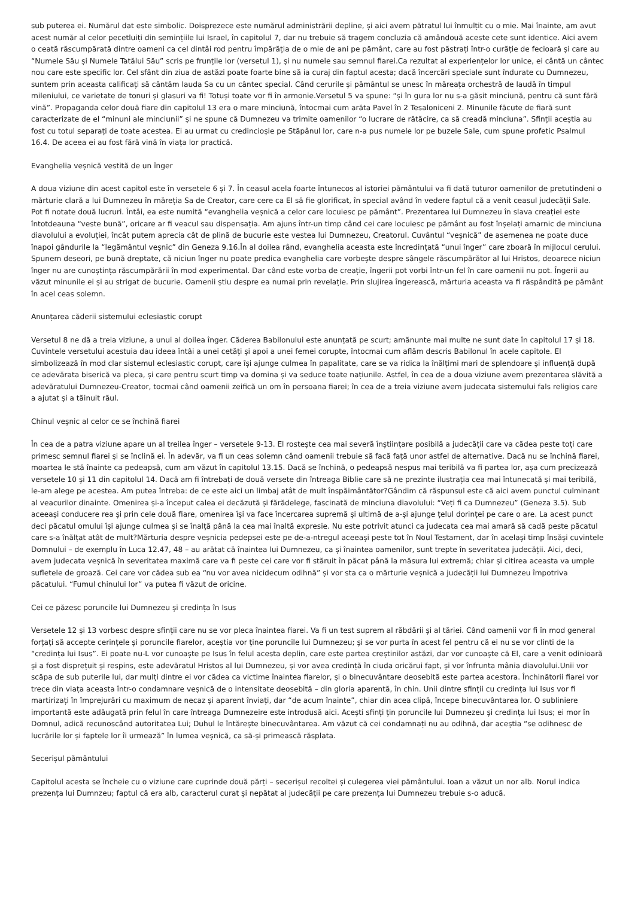sub puterea ei. Numărul dat este simbolic. Doisprezece este numărul administrării depline, și aici avem pătratul lui înmulțit cu o mie. Mai înainte, am avut acest număr al celor pecetluiți din semințiile lui Israel, în capitolul 7, dar nu trebuie să tragem concluzia că amândouă aceste cete sunt identice. Aici avem o ceată răscumpărată dintre oameni ca cel dintâi rod pentru împărăția de o mie de ani pe pământ, care au fost păstrați într-o curăție de fecioară și care au “Numele Său și Numele Tatălui Său” scris pe frunțile lor (versetul 1), și nu numele sau semnul fiarei.Ca rezultat al experiențelor lor unice, ei cântă un cântec nou care este specific lor. Cel sfânt din ziua de astăzi poate foarte bine să ia curaj din faptul acesta; dacă încercări speciale sunt îndurate cu Dumnezeu, suntem prin aceasta calificați să cântăm lauda Sa cu un cântec special. Când cerurile și pământul se unesc în măreața orchestră de laudă în timpul mileniului, ce varietate de tonuri și glasuri va fi! Totuși toate vor fi în armonie.Versetul 5 va spune: “și în gura lor nu s-a găsit minciună, pentru că sunt fără vină”. Propaganda celor două fiare din capitolul 13 era o mare minciună, întocmai cum arăta Pavel în 2 Tesaloniceni 2. Minunile făcute de fiară sunt caracterizate de el “minuni ale minciunii” și ne spune că Dumnezeu va trimite oamenilor “o lucrare de rătăcire, ca să creadă minciuna”. Sfinții aceștia au fost cu totul separați de toate acestea. Ei au urmat cu credincioșie pe Stăpânul lor, care n-a pus numele lor pe buzele Sale, cum spune profetic Psalmul 16.4. De aceea ei au fost fără vină în viața lor practică.
Evanghelia veșnică vestită de un înger
A doua viziune din acest capitol este în versetele 6 și 7. În ceasul acela foarte întunecos al istoriei pământului va fi dată tuturor oamenilor de pretutindeni o mărturie clară a lui Dumnezeu în măreția Sa de Creator, care cere ca El să fie glorificat, în special având în vedere faptul că a venit ceasul judecății Sale. Pot fi notate două lucruri. Întâi, ea este numită “evanghelia veșnică a celor care locuiesc pe pământ”. Prezentarea lui Dumnezeu în slava creației este întotdeauna “veste bună”, oricare ar fi veacul sau dispensația. Am ajuns într-un timp când cei care locuiesc pe pământ au fost înșelați amarnic de minciuna diavolului a evoluției, încât putem aprecia cât de plină de bucurie este vestea lui Dumnezeu, Creatorul. Cuvântul “veșnică” de asemenea ne poate duce înapoi gândurile la “legământul veșnic” din Geneza 9.16.În al doilea rând, evanghelia aceasta este încredințată “unui înger” care zboară în mijlocul cerului. Spunem deseori, pe bună dreptate, că niciun înger nu poate predica evanghelia care vorbește despre sângele răscumpărător al lui Hristos, deoarece niciun înger nu are cunoștința răscumpărării în mod experimental. Dar când este vorba de creație, îngerii pot vorbi într-un fel în care oamenii nu pot. Îngerii au văzut minunile ei și au strigat de bucurie. Oamenii știu despre ea numai prin revelație. Prin slujirea îngerească, mărturia aceasta va fi răspândită pe pământ în acel ceas solemn.
Anunțarea căderii sistemului eclesiastic corupt
Versetul 8 ne dă a treia viziune, a unui al doilea înger. Căderea Babilonului este anunțată pe scurt; amănunte mai multe ne sunt date în capitolul 17 și 18. Cuvintele versetului acestuia dau ideea întâi a unei cetăți și apoi a unei femei corupte, întocmai cum aflăm descris Babilonul în acele capitole. El simbolizează în mod clar sistemul eclesiastic corupt, care își ajunge culmea în papalitate, care se va ridica la înălțimi mari de splendoare și influență după ce adevărata biserică va pleca, și care pentru scurt timp va domina și va seduce toate națiunile. Astfel, în cea de a doua viziune avem prezentarea slăvită a adevăratului Dumnezeu-Creator, tocmai când oamenii zeifică un om în persoana fiarei; în cea de a treia viziune avem judecata sistemului fals religios care a ajutat și a tăinuit răul.
Chinul veșnic al celor ce se închină fiarei
În cea de a patra viziune apare un al treilea înger – versetele 9-13. El rostește cea mai severă înștiințare posibilă a judecății care va cădea peste toți care primesc semnul fiarei și se înclină ei. În adevăr, va fi un ceas solemn când oamenii trebuie să facă față unor astfel de alternative. Dacă nu se închină fiarei, moartea le stă înainte ca pedeapsă, cum am văzut în capitolul 13.15. Dacă se închină, o pedeapsă nespus mai teribilă va fi partea lor, așa cum precizează versetele 10 și 11 din capitolul 14. Dacă am fi întrebați de două versete din întreaga Biblie care să ne prezinte ilustrația cea mai întunecată și mai teribilă, le-am alege pe acestea. Am putea întreba: de ce este aici un limbaj atât de mult înspăimântător?Gândim că răspunsul este că aici avem punctul culminant al veacurilor dinainte. Omenirea și-a început calea ei decăzută și fărădelege, fascinată de minciuna diavolului: “Veți fi ca Dumnezeu” (Geneza 3.5). Sub aceeași conducere rea și prin cele două fiare, omenirea își va face încercarea supremă și ultimă de a-și ajunge țelul dorinței pe care o are. La acest punct deci păcatul omului își ajunge culmea și se înalță până la cea mai înaltă expresie. Nu este potrivit atunci ca judecata cea mai amară să cadă peste păcatul care s-a înălțat atât de mult?Mărturia despre veșnicia pedepsei este pe de-a-ntregul aceeași peste tot în Noul Testament, dar în același timp însăși cuvintele Domnului – de exemplu în Luca 12.47, 48 – au arătat că înaintea lui Dumnezeu, ca și înaintea oamenilor, sunt trepte în severitatea judecății. Aici, deci, avem judecata veșnică în severitatea maximă care va fi peste cei care vor fi stăruit în păcat până la măsura lui extremă; chiar și citirea aceasta va umple sufletele de groază. Cei care vor cădea sub ea “nu vor avea nicidecum odihnă” și vor sta ca o mărturie veșnică a judecății lui Dumnezeu împotriva păcatului. “Fumul chinului lor” va putea fi văzut de oricine.
Cei ce păzesc poruncile lui Dumnezeu și credința în Isus
Versetele 12 și 13 vorbesc despre sfinții care nu se vor pleca înaintea fiarei. Va fi un test suprem al răbdării și al tăriei. Când oamenii vor fi în mod general forțați să accepte cerințele și poruncile fiarelor, aceștia vor ține poruncile lui Dumnezeu; și se vor purta în acest fel pentru că ei nu se vor clinti de la “credința lui Isus”. Ei poate nu-L vor cunoaște pe Isus în felul acesta deplin, care este partea creștinilor astăzi, dar vor cunoaște că El, care a venit odinioară și a fost disprețuit și respins, este adevăratul Hristos al lui Dumnezeu, și vor avea credință în ciuda oricărui fapt, și vor înfrunta mânia diavolului.Unii vor scăpa de sub puterile lui, dar mulți dintre ei vor cădea ca victime înaintea fiarelor, și o binecuvântare deosebită este partea acestora. Închinătorii fiarei vor trece din viața aceasta într-o condamnare veșnică de o intensitate deosebită – din gloria aparentă, în chin. Unii dintre sfinții cu credința lui Isus vor fi martirizați în împrejurări cu maximum de necaz și aparent înviați, dar “de acum înainte”, chiar din acea clipă, începe binecuvântarea lor. O subliniere importantă este adăugată prin felul în care întreaga Dumnezeire este introdusă aici. Acești sfinți țin poruncile lui Dumnezeu și credința lui Isus; ei mor în Domnul, adică recunoscând autoritatea Lui; Duhul le întărește binecuvântarea. Am văzut că cei condamnați nu au odihnă, dar aceștia “se odihnesc de lucrările lor și faptele lor îi urmează” în lumea veșnică, ca să-și primească răsplata.
Secerișul pământului
Capitolul acesta se încheie cu o viziune care cuprinde două părți – secerișul recoltei și culegerea viei pământului. Ioan a văzut un nor alb. Norul indica prezența lui Dumnzeu; faptul că era alb, caracterul curat și nepătat al judecății pe care prezența lui Dumnezeu trebuie s-o aducă.